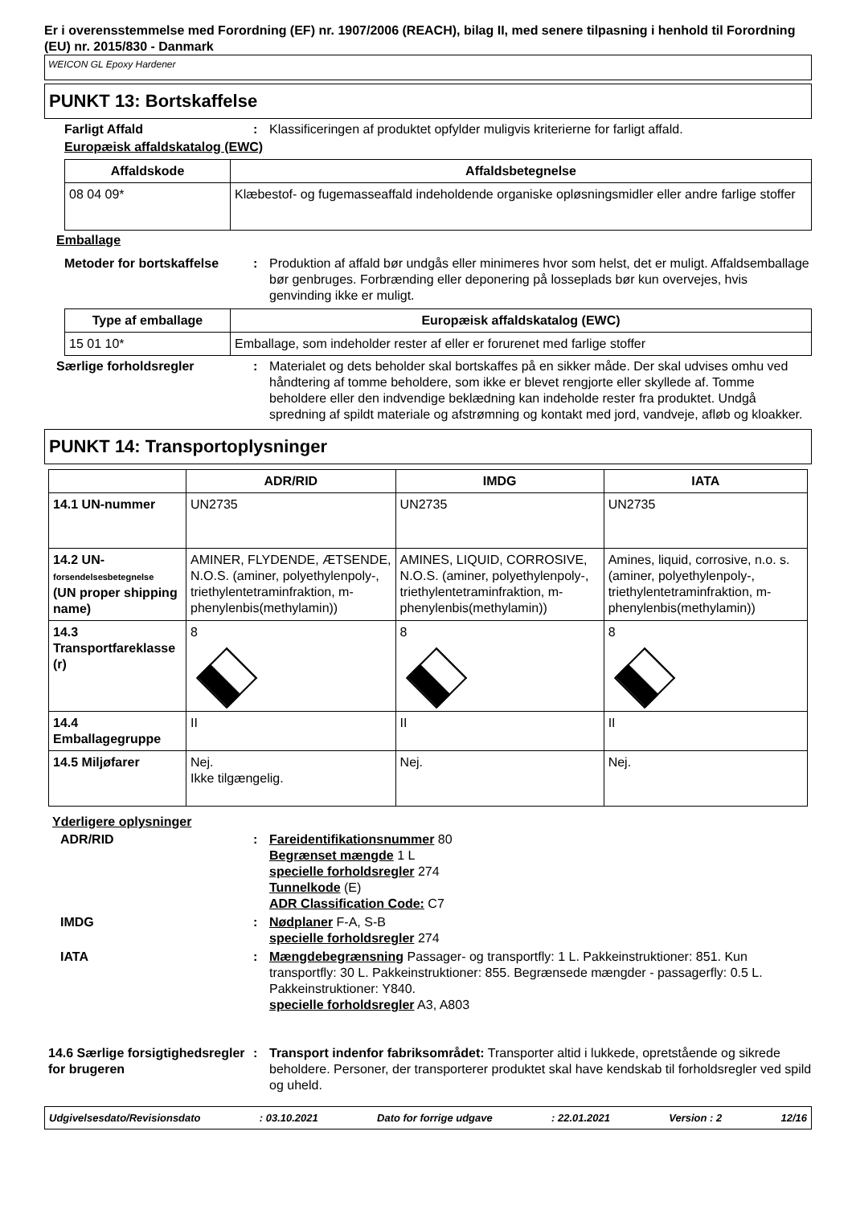Er i overensstemmelse med Forordning (EF) nr. 1907/2006 (REACH), bilag II, med senere tilpasning i henhold til Forordning (EU) nr. 2015/830 - Danmark
WEICON GL Epoxy Hardener
PUNKT 13: Bortskaffelse
Farligt Affald : Klassificeringen af produktet opfylder muligvis kriterierne for farligt affald.
Europæisk affaldskatalog (EWC)
| Affaldskode | Affaldsbetegnelse |
| --- | --- |
| 08 04 09* | Klæbestof- og fugemasseaffald indeholdende organiske opløsningsmidler eller andre farlige stoffer |
Emballage
Metoder for bortskaffelse
: Produktion af affald bør undgås eller minimeres hvor som helst, det er muligt. Affaldsemballage bør genbruges. Forbrænding eller deponering på losseplads bør kun overvejes, hvis genvinding ikke er muligt.
| Type af emballage | Europæisk affaldskatalog (EWC) |
| --- | --- |
| 15 01 10* | Emballage, som indeholder rester af eller er forurenet med farlige stoffer |
Særlige forholdsregler : Materialet og dets beholder skal bortskaffes på en sikker måde. Der skal udvises omhu ved håndtering af tomme beholdere, som ikke er blevet rengjorte eller skyllede af. Tomme beholdere eller den indvendige beklædning kan indeholde rester fra produktet. Undgå spredning af spildt materiale og afstrømning og kontakt med jord, vandveje, afløb og kloakker.
PUNKT 14: Transportoplysninger
| | ADR/RID | IMDG | IATA |
| --- | --- | --- | --- |
| 14.1 UN-nummer | UN2735 | UN2735 | UN2735 |
| 14.2 UN- forsendelsesbetegnelse (UN proper shipping name) | AMINER, FLYDENDE, ÆTSENDE, N.O.S. (aminer, polyethylenpoly-, triethylentetraminfraktion, m-phenylenbis(methylamin)) | AMINES, LIQUID, CORROSIVE, N.O.S. (aminer, polyethylenpoly-, triethylentetraminfraktion, m-phenylenbis(methylamin)) | Amines, liquid, corrosive, n.o. s. (aminer, polyethylenpoly-, triethylentetraminfraktion, m-phenylenbis(methylamin)) |
| 14.3 Transportfareklasse (r) | 8 | 8 | 8 |
| 14.4 Emballagegruppe | II | II | II |
| 14.5 Miljøfarer | Nej. Ikke tilgængelig. | Nej. | Nej. |
Yderligere oplysninger
ADR/RID : Fareidentifikationsnummer 80
Begrænset mængde 1 L
specielle forholdsregler 274
Tunnelkode (E)
ADR Classification Code: C7
IMDG : Nødplaner F-A, S-B
specielle forholdsregler 274
IATA : Mængdebegrænsning Passager- og transportfly: 1 L. Pakkeinstruktioner: 851. Kun transportfly: 30 L. Pakkeinstruktioner: 855. Begrænsede mængder - passagerfly: 0.5 L. Pakkeinstruktioner: Y840.
specielle forholdsregler A3, A803
14.6 Særlige forsigtighedsregler for brugeren
: Transport indenfor fabriksområdet: Transporter altid i lukkede, opretstående og sikrede beholdere. Personer, der transporterer produktet skal have kendskab til forholdsregler ved spild og uheld.
Udgivelsesdato/Revisionsdato: 03.10.2021 Dato for forrige udgave: 22.01.2021 Version : 2 12/16